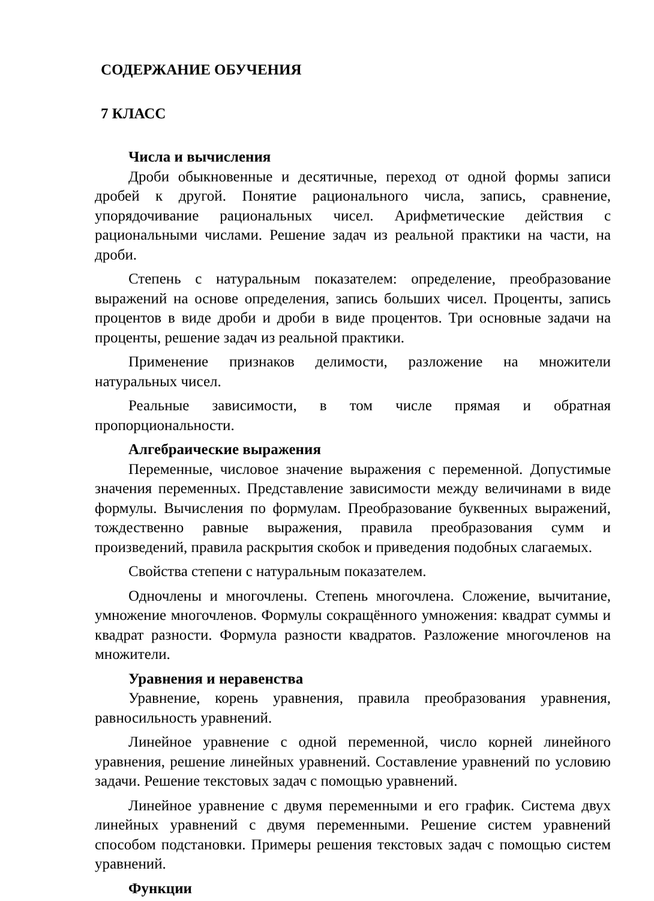СОДЕРЖАНИЕ ОБУЧЕНИЯ
7 КЛАСС
Числа и вычисления
Дроби обыкновенные и десятичные, переход от одной формы записи дробей к другой. Понятие рационального числа, запись, сравнение, упорядочивание рациональных чисел. Арифметические действия с рациональными числами. Решение задач из реальной практики на части, на дроби.
Степень с натуральным показателем: определение, преобразование выражений на основе определения, запись больших чисел. Проценты, запись процентов в виде дроби и дроби в виде процентов. Три основные задачи на проценты, решение задач из реальной практики.
Применение признаков делимости, разложение на множители натуральных чисел.
Реальные зависимости, в том числе прямая и обратная пропорциональности.
Алгебраические выражения
Переменные, числовое значение выражения с переменной. Допустимые значения переменных. Представление зависимости между величинами в виде формулы. Вычисления по формулам. Преобразование буквенных выражений, тождественно равные выражения, правила преобразования сумм и произведений, правила раскрытия скобок и приведения подобных слагаемых.
Свойства степени с натуральным показателем.
Одночлены и многочлены. Степень многочлена. Сложение, вычитание, умножение многочленов. Формулы сокращённого умножения: квадрат суммы и квадрат разности. Формула разности квадратов. Разложение многочленов на множители.
Уравнения и неравенства
Уравнение, корень уравнения, правила преобразования уравнения, равносильность уравнений.
Линейное уравнение с одной переменной, число корней линейного уравнения, решение линейных уравнений. Составление уравнений по условию задачи. Решение текстовых задач с помощью уравнений.
Линейное уравнение с двумя переменными и его график. Система двух линейных уравнений с двумя переменными. Решение систем уравнений способом подстановки. Примеры решения текстовых задач с помощью систем уравнений.
Функции